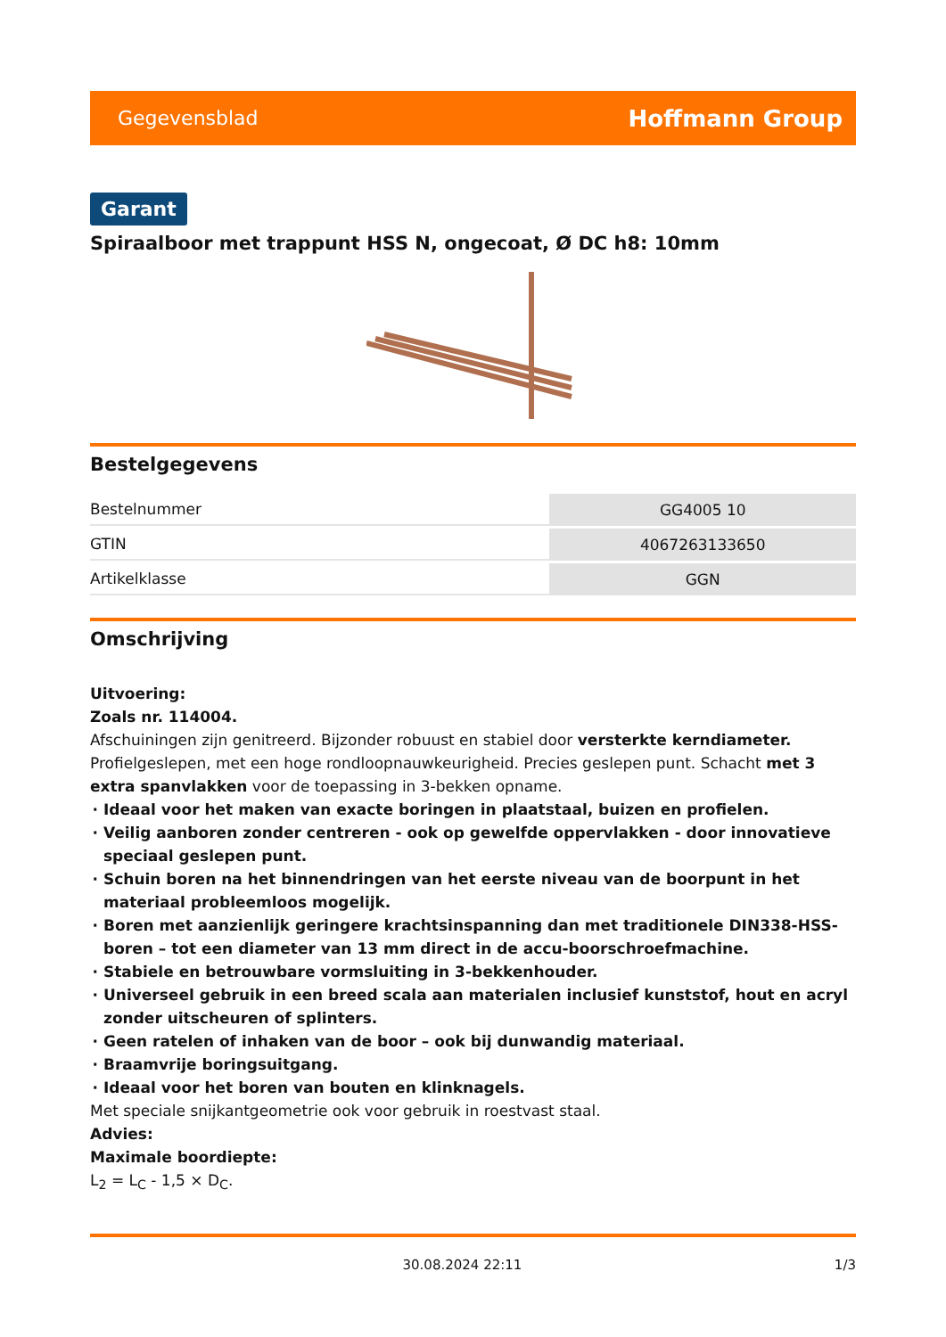Gegevensblad Hoffmann Group
Garant
Spiraalboor met trappunt HSS N, ongecoat, Ø DC h8: 10mm
Bestelgegevens
| Bestelnummer | GG4005 10 |
| GTIN | 4067263133650 |
| Artikelklasse | GGN |
Omschrijving
Uitvoering:
Zoals nr. 114004.
Afschuiningen zijn genitreerd. Bijzonder robuust en stabiel door versterkte kerndiameter. Profielgeslepen, met een hoge rondloopnauwkeurigheid. Precies geslepen punt. Schacht met 3 extra spanvlakken voor de toepassing in 3-bekken opname.
Ideaal voor het maken van exacte boringen in plaatstaal, buizen en profielen.
Veilig aanboren zonder centreren - ook op gewelfde oppervlakken - door innovatieve speciaal geslepen punt.
Schuin boren na het binnendringen van het eerste niveau van de boorpunt in het materiaal probleemloos mogelijk.
Boren met aanzienlijk geringere krachtsinspanning dan met traditionele DIN338-HSS-boren – tot een diameter van 13 mm direct in de accu-boorschroefmachine.
Stabiele en betrouwbare vormsluiting in 3-bekkenhouder.
Universeel gebruik in een breed scala aan materialen inclusief kunststof, hout en acryl zonder uitscheuren of splinters.
Geen ratelen of inhaken van de boor – ook bij dunwandig materiaal.
Braamvrije boringsuitgang.
Ideaal voor het boren van bouten en klinknagels.
Met speciale snijkantgeometrie ook voor gebruik in roestvast staal.
Advies:
Maximale boordiepte:
L<sub>2</sub> = L<sub>C</sub> - 1,5 × D<sub>C</sub>.
30.08.2024 22:11 1/3